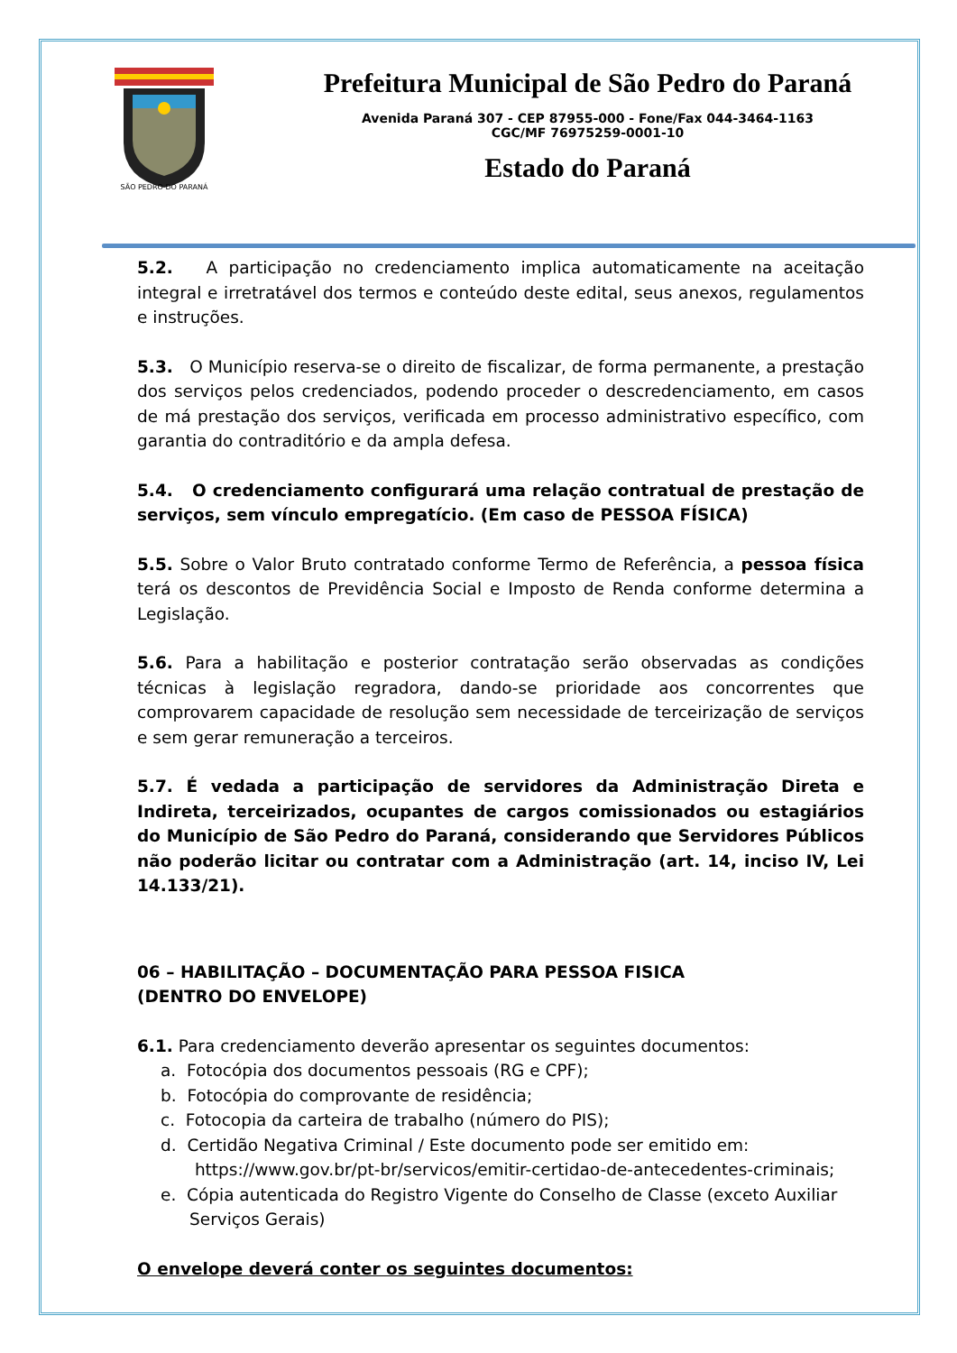SÃO PEDRO DO PARANÁ
Prefeitura Municipal de São Pedro do Paraná
Avenida Paraná 307 - CEP 87955-000 - Fone/Fax 044-3464-1163
CGC/MF 76975259-0001-10
Estado do Paraná
5.2. A participação no credenciamento implica automaticamente na aceitação integral e irretratável dos termos e conteúdo deste edital, seus anexos, regulamentos e instruções.
5.3. O Município reserva-se o direito de fiscalizar, de forma permanente, a prestação dos serviços pelos credenciados, podendo proceder o descredenciamento, em casos de má prestação dos serviços, verificada em processo administrativo específico, com garantia do contraditório e da ampla defesa.
5.4. O credenciamento configurará uma relação contratual de prestação de serviços, sem vínculo empregatício. (Em caso de PESSOA FÍSICA)
5.5. Sobre o Valor Bruto contratado conforme Termo de Referência, a pessoa física terá os descontos de Previdência Social e Imposto de Renda conforme determina a Legislação.
5.6. Para a habilitação e posterior contratação serão observadas as condições técnicas à legislação regradora, dando-se prioridade aos concorrentes que comprovarem capacidade de resolução sem necessidade de terceirização de serviços e sem gerar remuneração a terceiros.
5.7. É vedada a participação de servidores da Administração Direta e Indireta, terceirizados, ocupantes de cargos comissionados ou estagiários do Município de São Pedro do Paraná, considerando que Servidores Públicos não poderão licitar ou contratar com a Administração (art. 14, inciso IV, Lei 14.133/21).
06 – HABILITAÇÃO – DOCUMENTAÇÃO PARA PESSOA FISICA
(DENTRO DO ENVELOPE)
6.1. Para credenciamento deverão apresentar os seguintes documentos:
a. Fotocópia dos documentos pessoais (RG e CPF);
b. Fotocópia do comprovante de residência;
c. Fotocopia da carteira de trabalho (número do PIS);
d. Certidão Negativa Criminal / Este documento pode ser emitido em:
https://www.gov.br/pt-br/servicos/emitir-certidao-de-antecedentes-criminais;
e. Cópia autenticada do Registro Vigente do Conselho de Classe (exceto Auxiliar Serviços Gerais)
O envelope deverá conter os seguintes documentos: